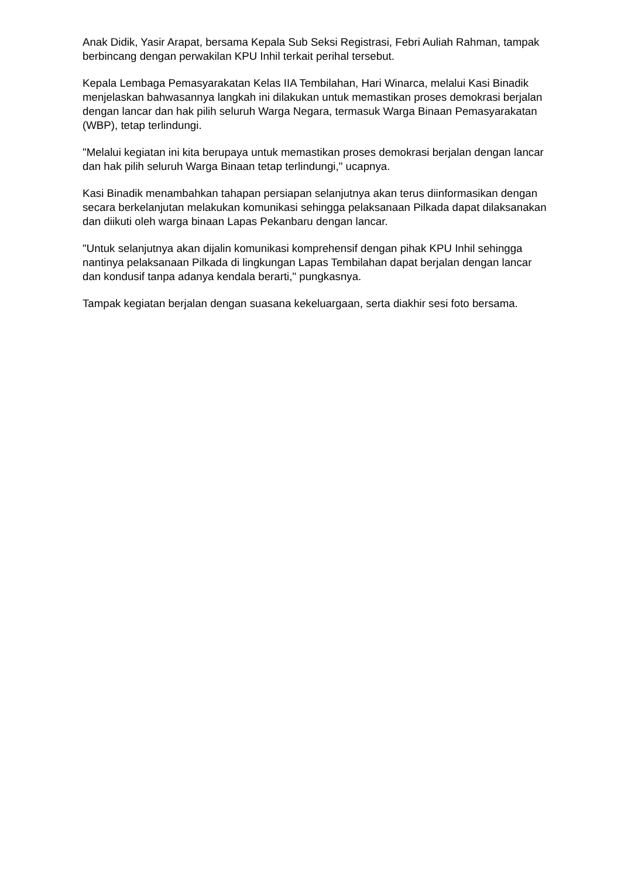Anak Didik, Yasir Arapat, bersama Kepala Sub Seksi Registrasi, Febri Auliah Rahman, tampak berbincang dengan perwakilan KPU Inhil terkait perihal tersebut.
Kepala Lembaga Pemasyarakatan Kelas IIA Tembilahan, Hari Winarca, melalui Kasi Binadik menjelaskan bahwasannya langkah ini dilakukan untuk memastikan proses demokrasi berjalan dengan lancar dan hak pilih seluruh Warga Negara, termasuk Warga Binaan Pemasyarakatan (WBP), tetap terlindungi.
"Melalui kegiatan ini kita berupaya untuk memastikan proses demokrasi berjalan dengan lancar dan hak pilih seluruh Warga Binaan tetap terlindungi," ucapnya.
Kasi Binadik menambahkan tahapan persiapan selanjutnya akan terus diinformasikan dengan secara berkelanjutan melakukan komunikasi sehingga pelaksanaan Pilkada dapat dilaksanakan dan diikuti oleh warga binaan Lapas Pekanbaru dengan lancar.
"Untuk selanjutnya akan dijalin komunikasi komprehensif dengan pihak KPU Inhil sehingga nantinya pelaksanaan Pilkada di lingkungan Lapas Tembilahan dapat berjalan dengan lancar dan kondusif tanpa adanya kendala berarti," pungkasnya.
Tampak kegiatan berjalan dengan suasana kekeluargaan, serta diakhir sesi foto bersama.